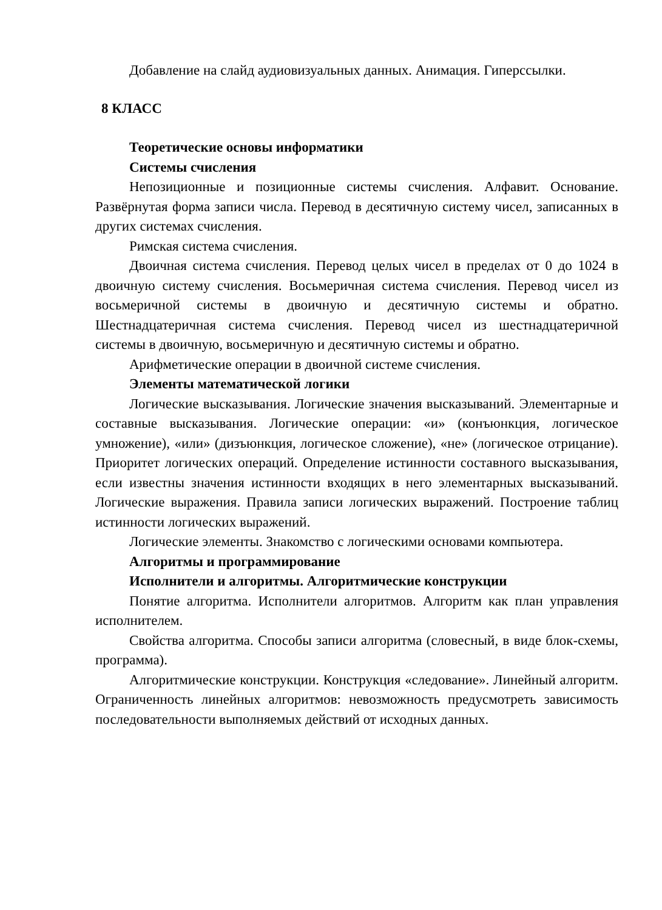Добавление на слайд аудиовизуальных данных. Анимация. Гиперссылки.
8 КЛАСС
Теоретические основы информатики
Системы счисления
Непозиционные и позиционные системы счисления. Алфавит. Основание. Развёрнутая форма записи числа. Перевод в десятичную систему чисел, записанных в других системах счисления.
Римская система счисления.
Двоичная система счисления. Перевод целых чисел в пределах от 0 до 1024 в двоичную систему счисления. Восьмеричная система счисления. Перевод чисел из восьмеричной системы в двоичную и десятичную системы и обратно. Шестнадцатеричная система счисления. Перевод чисел из шестнадцатеричной системы в двоичную, восьмеричную и десятичную системы и обратно.
Арифметические операции в двоичной системе счисления.
Элементы математической логики
Логические высказывания. Логические значения высказываний. Элементарные и составные высказывания. Логические операции: «и» (конъюнкция, логическое умножение), «или» (дизъюнкция, логическое сложение), «не» (логическое отрицание). Приоритет логических операций. Определение истинности составного высказывания, если известны значения истинности входящих в него элементарных высказываний. Логические выражения. Правила записи логических выражений. Построение таблиц истинности логических выражений.
Логические элементы. Знакомство с логическими основами компьютера.
Алгоритмы и программирование
Исполнители и алгоритмы. Алгоритмические конструкции
Понятие алгоритма. Исполнители алгоритмов. Алгоритм как план управления исполнителем.
Свойства алгоритма. Способы записи алгоритма (словесный, в виде блок-схемы, программа).
Алгоритмические конструкции. Конструкция «следование». Линейный алгоритм. Ограниченность линейных алгоритмов: невозможность предусмотреть зависимость последовательности выполняемых действий от исходных данных.